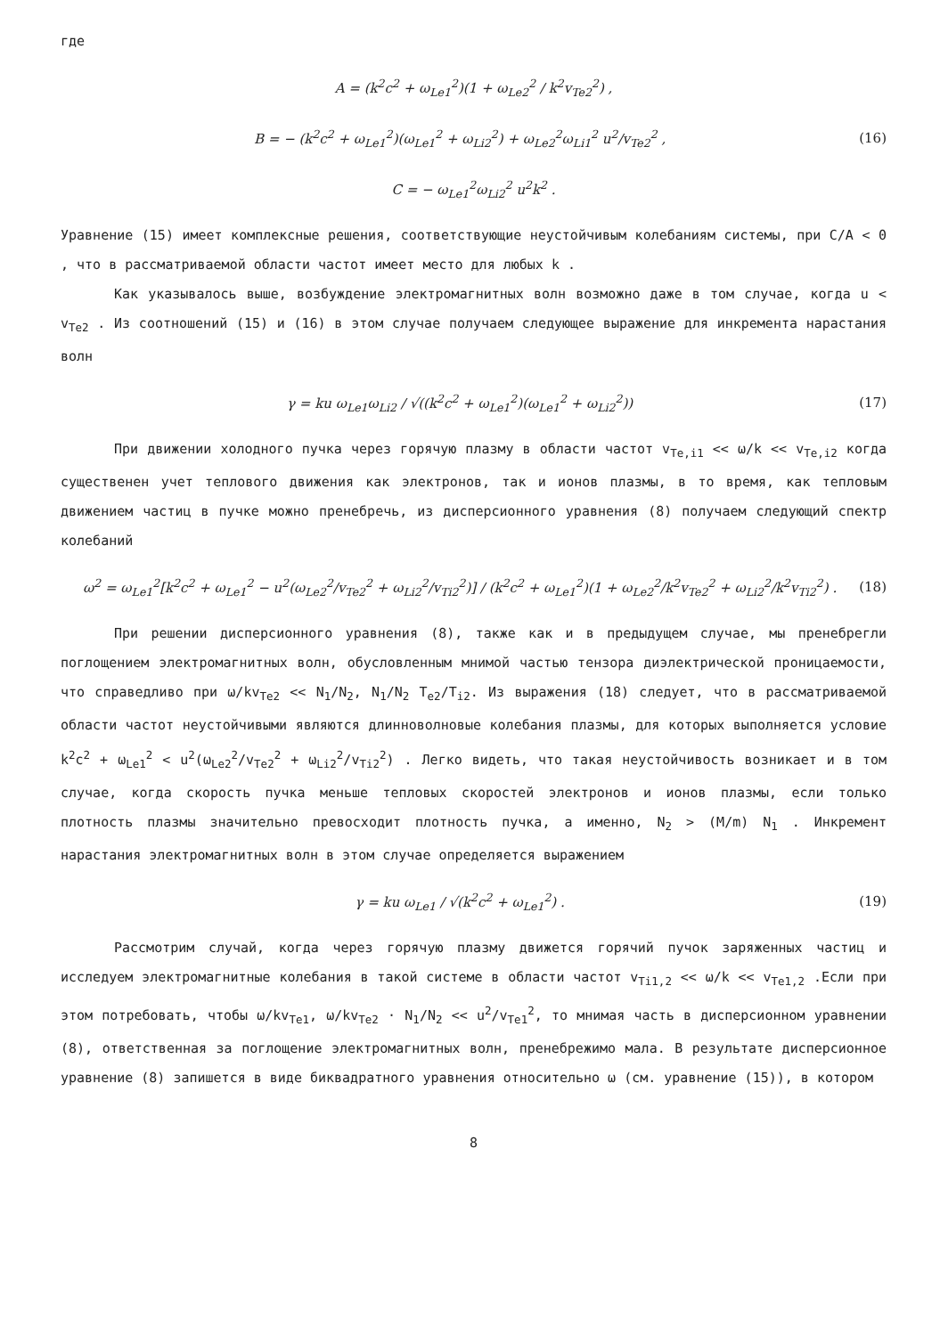где
A = (k<sup>2</sup>c<sup>2</sup> + ω<sub>Le1</sub><sup>2</sup>)(1 + ω<sub>Le2</sub><sup>2</sup> / k<sup>2</sup>v<sub>Te2</sub><sup>2</sup>) ,
B = − (k<sup>2</sup>c<sup>2</sup> + ω<sub>Le1</sub><sup>2</sup>)(ω<sub>Le1</sub><sup>2</sup> + ω<sub>Li2</sub><sup>2</sup>) + ω<sub>Le2</sub><sup>2</sup>ω<sub>Li1</sub><sup>2</sup> u<sup>2</sup>/v<sub>Te2</sub><sup>2</sup> , (16)
C = − ω<sub>Le1</sub><sup>2</sup>ω<sub>Li2</sub><sup>2</sup> u<sup>2</sup>k<sup>2</sup> .
Уравнение (15) имеет комплексные решения, соответствующие неустойчивым колебаниям системы, при C/A < 0 , что в рассматриваемой области частот имеет место для любых k .
Как указывалось выше, возбуждение электромагнитных волн возможно даже в том случае, когда u < v<sub>Te2</sub> . Из соотношений (15) и (16) в этом случае получаем следующее выражение для инкремента нарастания волн
γ = ku ω<sub>Le1</sub>ω<sub>Li2</sub> / √((k<sup>2</sup>c<sup>2</sup> + ω<sub>Le1</sub><sup>2</sup>)(ω<sub>Le1</sub><sup>2</sup> + ω<sub>Li2</sub><sup>2</sup>)) (17)
При движении холодного пучка через горячую плазму в области частот v<sub>Te,i1</sub> << ω/k << v<sub>Te,i2</sub> когда существенен учет теплового движения как электронов, так и ионов плазмы, в то время, как тепловым движением частиц в пучке можно пренебречь, из дисперсионного уравнения (8) получаем следующий спектр колебаний
ω<sup>2</sup> = ω<sub>Le1</sub><sup>2</sup>[k<sup>2</sup>c<sup>2</sup> + ω<sub>Le1</sub><sup>2</sup> − u<sup>2</sup>(ω<sub>Le2</sub><sup>2</sup>/v<sub>Te2</sub><sup>2</sup> + ω<sub>Li2</sub><sup>2</sup>/v<sub>Ti2</sub><sup>2</sup>)] / (k<sup>2</sup>c<sup>2</sup> + ω<sub>Le1</sub><sup>2</sup>)(1 + ω<sub>Le2</sub><sup>2</sup>/k<sup>2</sup>v<sub>Te2</sub><sup>2</sup> + ω<sub>Li2</sub><sup>2</sup>/k<sup>2</sup>v<sub>Ti2</sub><sup>2</sup>) . (18)
При решении дисперсионного уравнения (8), также как и в предыдущем случае, мы пренебрегли поглощением электромагнитных волн, обусловленным мнимой частью тензора диэлектрической проницаемости, что справедливо при ω/kv<sub>Te2</sub> << N<sub>1</sub>/N<sub>2</sub>, N<sub>1</sub>/N<sub>2</sub> T<sub>e2</sub>/T<sub>i2</sub>. Из выражения (18) следует, что в рассматриваемой области частот неустойчивыми являются длинноволновые колебания плазмы, для которых выполняется условие k<sup>2</sup>c<sup>2</sup> + ω<sub>Le1</sub><sup>2</sup> < u<sup>2</sup>(ω<sub>Le2</sub><sup>2</sup>/v<sub>Te2</sub><sup>2</sup> + ω<sub>Li2</sub><sup>2</sup>/v<sub>Ti2</sub><sup>2</sup>) . Легко видеть, что такая неустойчивость возникает и в том случае, когда скорость пучка меньше тепловых скоростей электронов и ионов плазмы, если только плотность плазмы значительно превосходит плотность пучка, а именно, N<sub>2</sub> > (M/m) N<sub>1</sub> . Инкремент нарастания электромагнитных волн в этом случае определяется выражением
γ = ku ω<sub>Le1</sub> / √(k<sup>2</sup>c<sup>2</sup> + ω<sub>Le1</sub><sup>2</sup>) . (19)
Рассмотрим случай, когда через горячую плазму движется горячий пучок заряженных частиц и исследуем электромагнитные колебания в такой системе в области частот v<sub>Ti1,2</sub> << ω/k << v<sub>Te1,2</sub> .Если при этом потребовать, чтобы ω/kv<sub>Te1</sub>, ω/kv<sub>Te2</sub> · N<sub>1</sub>/N<sub>2</sub> << u<sup>2</sup>/v<sub>Te1</sub><sup>2</sup>, то мнимая часть в дисперсионном уравнении (8), ответственная за поглощение электромагнитных волн, пренебрежимо мала. В результате дисперсионное уравнение (8) запишется в виде биквадратного уравнения относительно ω (см. уравнение (15)), в котором
8